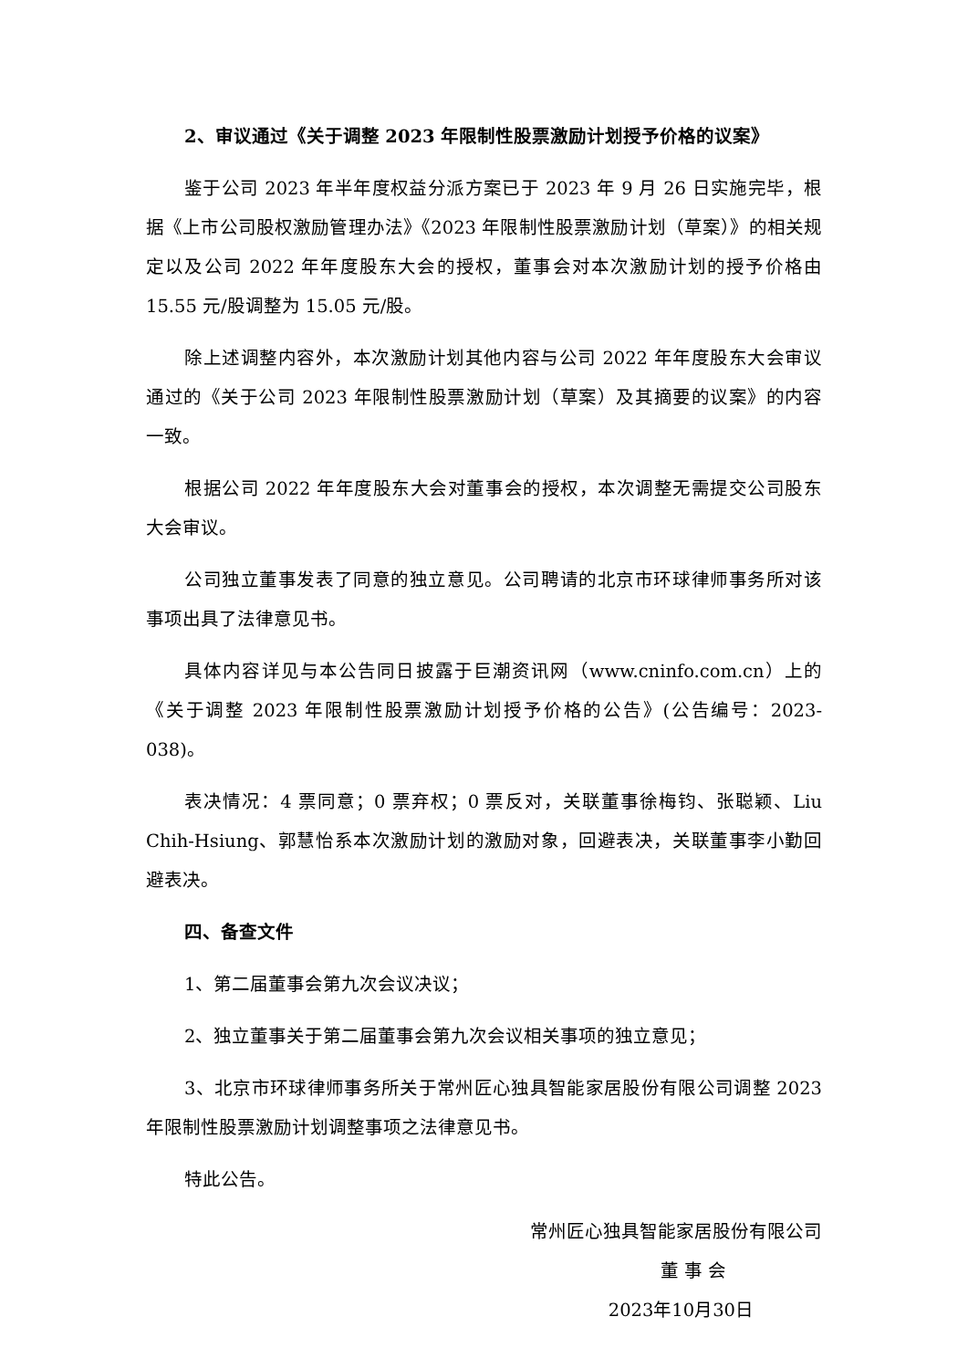2、审议通过《关于调整 2023 年限制性股票激励计划授予价格的议案》
鉴于公司 2023 年半年度权益分派方案已于 2023 年 9 月 26 日实施完毕，根据《上市公司股权激励管理办法》《2023 年限制性股票激励计划（草案）》的相关规定以及公司 2022 年年度股东大会的授权，董事会对本次激励计划的授予价格由 15.55 元/股调整为 15.05 元/股。
除上述调整内容外，本次激励计划其他内容与公司 2022 年年度股东大会审议通过的《关于公司 2023 年限制性股票激励计划（草案）及其摘要的议案》的内容一致。
根据公司 2022 年年度股东大会对董事会的授权，本次调整无需提交公司股东大会审议。
公司独立董事发表了同意的独立意见。公司聘请的北京市环球律师事务所对该事项出具了法律意见书。
具体内容详见与本公告同日披露于巨潮资讯网（www.cninfo.com.cn）上的《关于调整 2023 年限制性股票激励计划授予价格的公告》(公告编号：2023-038)。
表决情况：4 票同意；0 票弃权；0 票反对，关联董事徐梅钧、张聪颖、Liu Chih-Hsiung、郭慧怡系本次激励计划的激励对象，回避表决，关联董事李小勤回避表决。
四、备查文件
1、第二届董事会第九次会议决议；
2、独立董事关于第二届董事会第九次会议相关事项的独立意见；
3、北京市环球律师事务所关于常州匠心独具智能家居股份有限公司调整 2023 年限制性股票激励计划调整事项之法律意见书。
特此公告。
常州匠心独具智能家居股份有限公司
董 事 会
2023年10月30日